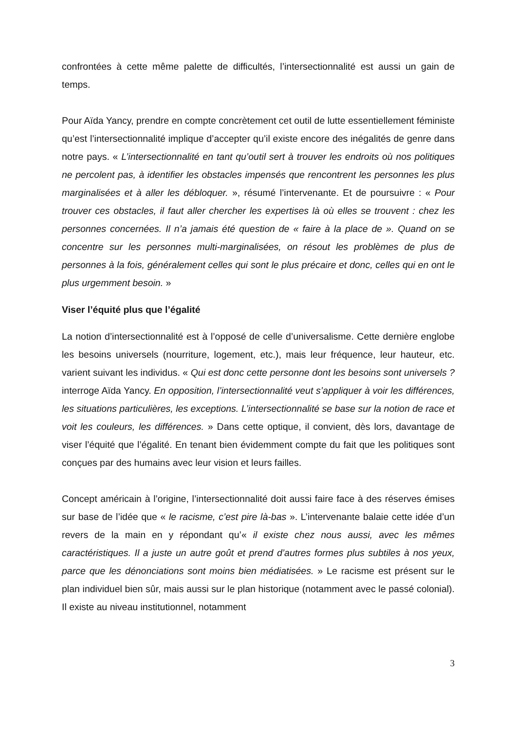confrontées à cette même palette de difficultés, l’intersectionnalité est aussi un gain de temps.
Pour Aïda Yancy, prendre en compte concrètement cet outil de lutte essentiellement féministe qu’est l’intersectionnalité implique d’accepter qu’il existe encore des inégalités de genre dans notre pays. « L’intersectionnalité en tant qu’outil sert à trouver les endroits où nos politiques ne percolent pas, à identifier les obstacles impensés que rencontrent les personnes les plus marginalisées et à aller les débloquer. », résumé l’intervenante. Et de poursuivre : « Pour trouver ces obstacles, il faut aller chercher les expertises là où elles se trouvent : chez les personnes concernées. Il n’a jamais été question de « faire à la place de ». Quand on se concentre sur les personnes multi-marginalisées, on résout les problèmes de plus de personnes à la fois, généralement celles qui sont le plus précaire et donc, celles qui en ont le plus urgemment besoin. »
Viser l’équité plus que l’égalité
La notion d’intersectionnalité est à l’opposé de celle d’universalisme. Cette dernière englobe les besoins universels (nourriture, logement, etc.), mais leur fréquence, leur hauteur, etc. varient suivant les individus. « Qui est donc cette personne dont les besoins sont universels ? interroge Aïda Yancy. En opposition, l’intersectionnalité veut s’appliquer à voir les différences, les situations particulières, les exceptions. L’intersectionnalité se base sur la notion de race et voit les couleurs, les différences. » Dans cette optique, il convient, dès lors, davantage de viser l’équité que l’égalité. En tenant bien évidemment compte du fait que les politiques sont conçues par des humains avec leur vision et leurs failles.
Concept américain à l’origine, l’intersectionnalité doit aussi faire face à des réserves émises sur base de l’idée que « le racisme, c’est pire là-bas ». L’intervenante balaie cette idée d’un revers de la main en y répondant qu’« il existe chez nous aussi, avec les mêmes caractéristiques. Il a juste un autre goût et prend d’autres formes plus subtiles à nos yeux, parce que les dénonciations sont moins bien médiatisées. » Le racisme est présent sur le plan individuel bien sûr, mais aussi sur le plan historique (notamment avec le passé colonial). Il existe au niveau institutionnel, notamment
3